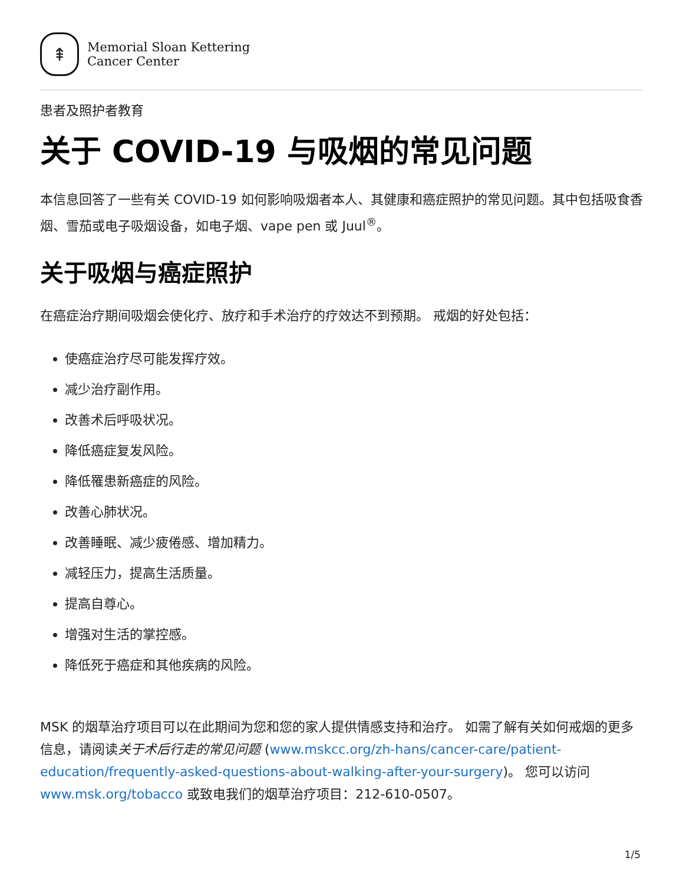⇞
Memorial Sloan Kettering
Cancer Center
患者及照护者教育
关于 COVID-19 与吸烟的常见问题
本信息回答了一些有关 COVID-19 如何影响吸烟者本人、其健康和癌症照护的常见问题。其中包括吸食香烟、雪茄或电子吸烟设备，如电子烟、vape pen 或 Juul<sup>®</sup>。
关于吸烟与癌症照护
在癌症治疗期间吸烟会使化疗、放疗和手术治疗的疗效达不到预期。 戒烟的好处包括：
使癌症治疗尽可能发挥疗效。
减少治疗副作用。
改善术后呼吸状况。
降低癌症复发风险。
降低罹患新癌症的风险。
改善心肺状况。
改善睡眠、减少疲倦感、增加精力。
减轻压力，提高生活质量。
提高自尊心。
增强对生活的掌控感。
降低死于癌症和其他疾病的风险。
MSK 的烟草治疗项目可以在此期间为您和您的家人提供情感支持和治疗。 如需了解有关如何戒烟的更多信息，请阅读关于术后行走的常见问题 (www.mskcc.org/zh-hans/cancer-care/patient-education/frequently-asked-questions-about-walking-after-your-surgery)。 您可以访问 www.msk.org/tobacco 或致电我们的烟草治疗项目：212-610-0507。
1/5